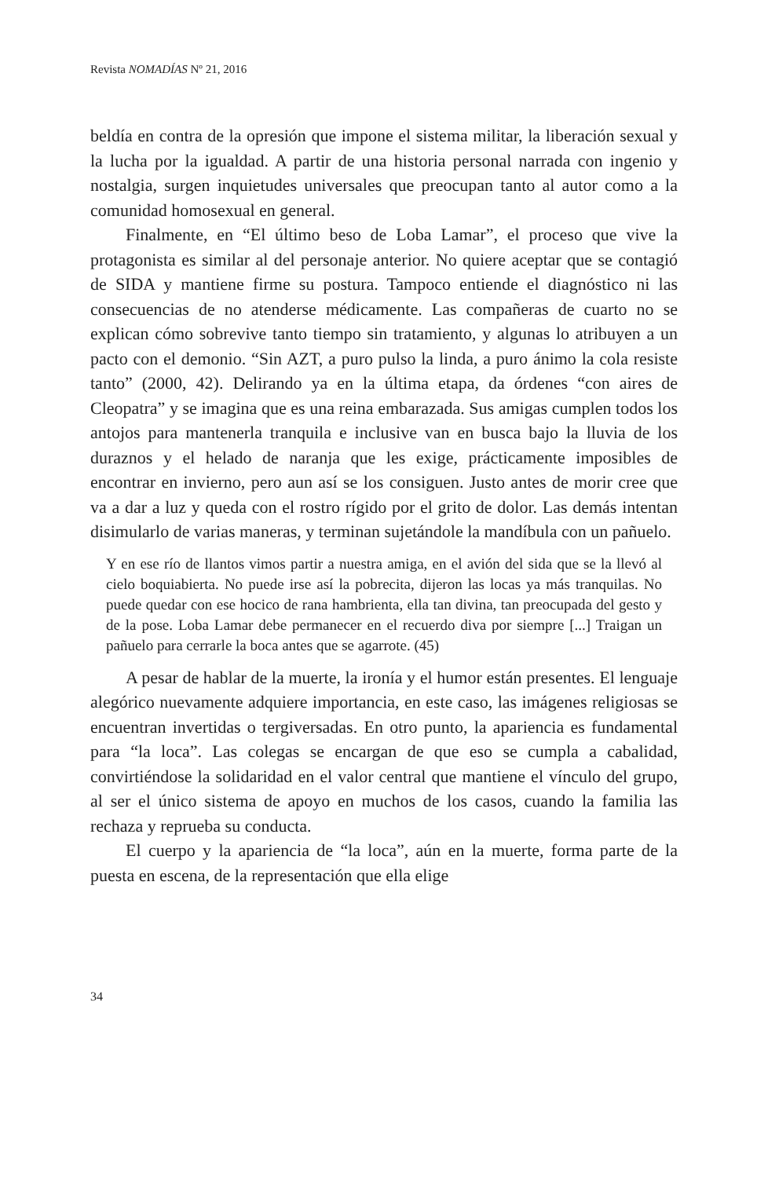Revista NOMADÍAS Nº 21, 2016
beldía en contra de la opresión que impone el sistema militar, la liberación sexual y la lucha por la igualdad. A partir de una historia personal narrada con ingenio y nostalgia, surgen inquietudes universales que preocupan tanto al autor como a la comunidad homosexual en general.
Finalmente, en “El último beso de Loba Lamar”, el proceso que vive la protagonista es similar al del personaje anterior. No quiere aceptar que se contagió de SIDA y mantiene firme su postura. Tampoco entiende el diagnóstico ni las consecuencias de no atenderse médicamente. Las compañeras de cuarto no se explican cómo sobrevive tanto tiempo sin tratamiento, y algunas lo atribuyen a un pacto con el demonio. “Sin AZT, a puro pulso la linda, a puro ánimo la cola resiste tanto” (2000, 42). Delirando ya en la última etapa, da órdenes “con aires de Cleopatra” y se imagina que es una reina embarazada. Sus amigas cumplen todos los antojos para mantenerla tranquila e inclusive van en busca bajo la lluvia de los duraznos y el helado de naranja que les exige, prácticamente imposibles de encontrar en invierno, pero aun así se los consiguen. Justo antes de morir cree que va a dar a luz y queda con el rostro rígido por el grito de dolor. Las demás intentan disimularlo de varias maneras, y terminan sujetándole la mandíbula con un pañuelo.
Y en ese río de llantos vimos partir a nuestra amiga, en el avión del sida que se la llevó al cielo boquiabierta. No puede irse así la pobrecita, dijeron las locas ya más tranquilas. No puede quedar con ese hocico de rana hambrienta, ella tan divina, tan preocupada del gesto y de la pose. Loba Lamar debe permanecer en el recuerdo diva por siempre [...] Traigan un pañuelo para cerrarle la boca antes que se agarrote. (45)
A pesar de hablar de la muerte, la ironía y el humor están presentes. El lenguaje alegórico nuevamente adquiere importancia, en este caso, las imágenes religiosas se encuentran invertidas o tergiversadas. En otro punto, la apariencia es fundamental para “la loca”. Las colegas se encargan de que eso se cumpla a cabalidad, convirtiéndose la solidaridad en el valor central que mantiene el vínculo del grupo, al ser el único sistema de apoyo en muchos de los casos, cuando la familia las rechaza y reprueba su conducta.
El cuerpo y la apariencia de “la loca”, aún en la muerte, forma parte de la puesta en escena, de la representación que ella elige
34